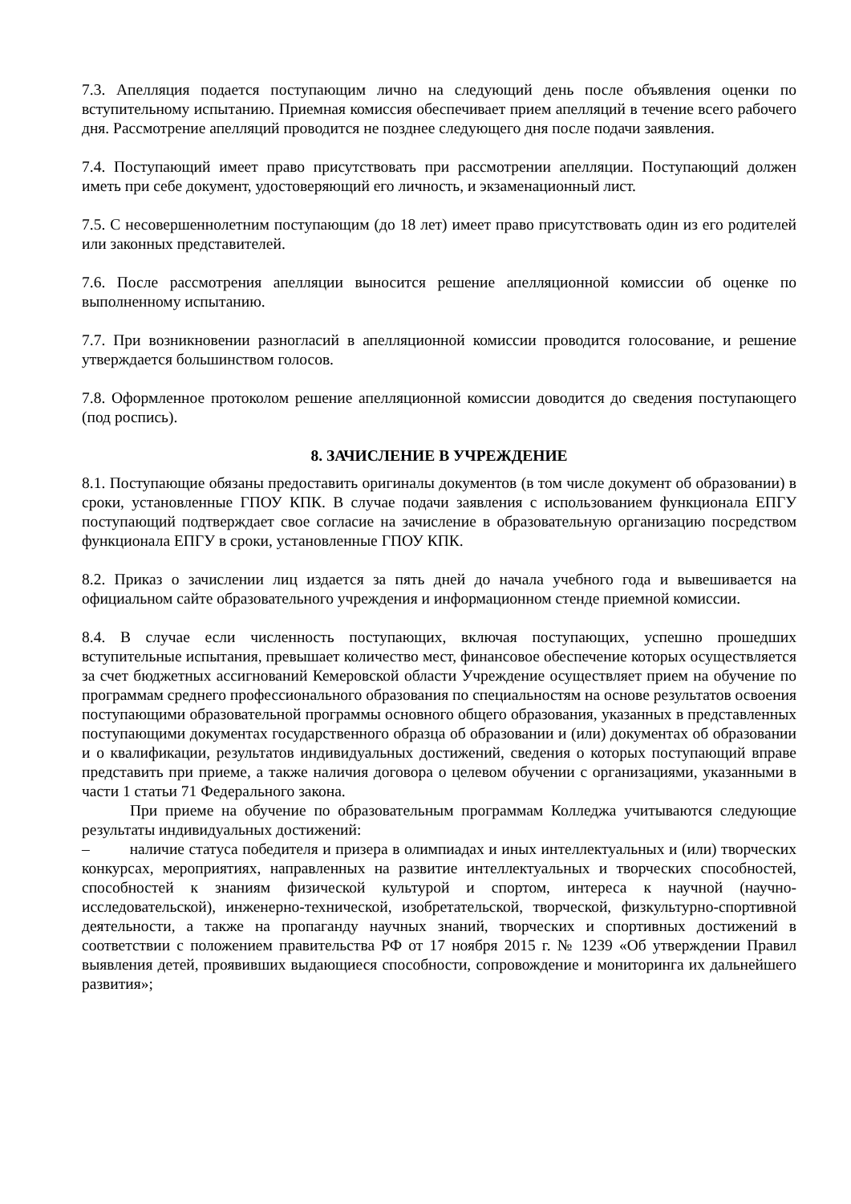7.3. Апелляция подается поступающим лично на следующий день после объявления оценки по вступительному испытанию. Приемная комиссия обеспечивает прием апелляций в течение всего рабочего дня. Рассмотрение апелляций проводится не позднее следующего дня после подачи заявления.
7.4. Поступающий имеет право присутствовать при рассмотрении апелляции. Поступающий должен иметь при себе документ, удостоверяющий его личность, и экзаменационный лист.
7.5. С несовершеннолетним поступающим (до 18 лет) имеет право присутствовать один из его родителей или законных представителей.
7.6. После рассмотрения апелляции выносится решение апелляционной комиссии об оценке по выполненному испытанию.
7.7. При возникновении разногласий в апелляционной комиссии проводится голосование, и решение утверждается большинством голосов.
7.8. Оформленное протоколом решение апелляционной комиссии доводится до сведения поступающего (под роспись).
8. ЗАЧИСЛЕНИЕ В УЧРЕЖДЕНИЕ
8.1. Поступающие обязаны предоставить оригиналы документов (в том числе документ об образовании) в сроки, установленные ГПОУ КПК. В случае подачи заявления с использованием функционала ЕПГУ поступающий подтверждает свое согласие на зачисление в образовательную организацию посредством функционала ЕПГУ в сроки, установленные ГПОУ КПК.
8.2. Приказ о зачислении лиц издается за пять дней до начала учебного года и вывешивается на официальном сайте образовательного учреждения и информационном стенде приемной комиссии.
8.4. В случае если численность поступающих, включая поступающих, успешно прошедших вступительные испытания, превышает количество мест, финансовое обеспечение которых осуществляется за счет бюджетных ассигнований Кемеровской области Учреждение осуществляет прием на обучение по программам среднего профессионального образования по специальностям на основе результатов освоения поступающими образовательной программы основного общего образования, указанных в представленных поступающими документах государственного образца об образовании и (или) документах об образовании и о квалификации, результатов индивидуальных достижений, сведения о которых поступающий вправе представить при приеме, а также наличия договора о целевом обучении с организациями, указанными в части 1 статьи 71 Федерального закона.
При приеме на обучение по образовательным программам Колледжа учитываются следующие результаты индивидуальных достижений:
– наличие статуса победителя и призера в олимпиадах и иных интеллектуальных и (или) творческих конкурсах, мероприятиях, направленных на развитие интеллектуальных и творческих способностей, способностей к знаниям физической культурой и спортом, интереса к научной (научно-исследовательской), инженерно-технической, изобретательской, творческой, физкультурно-спортивной деятельности, а также на пропаганду научных знаний, творческих и спортивных достижений в соответствии с положением правительства РФ от 17 ноября 2015 г. № 1239 «Об утверждении Правил выявления детей, проявивших выдающиеся способности, сопровождение и мониторинга их дальнейшего развития»;